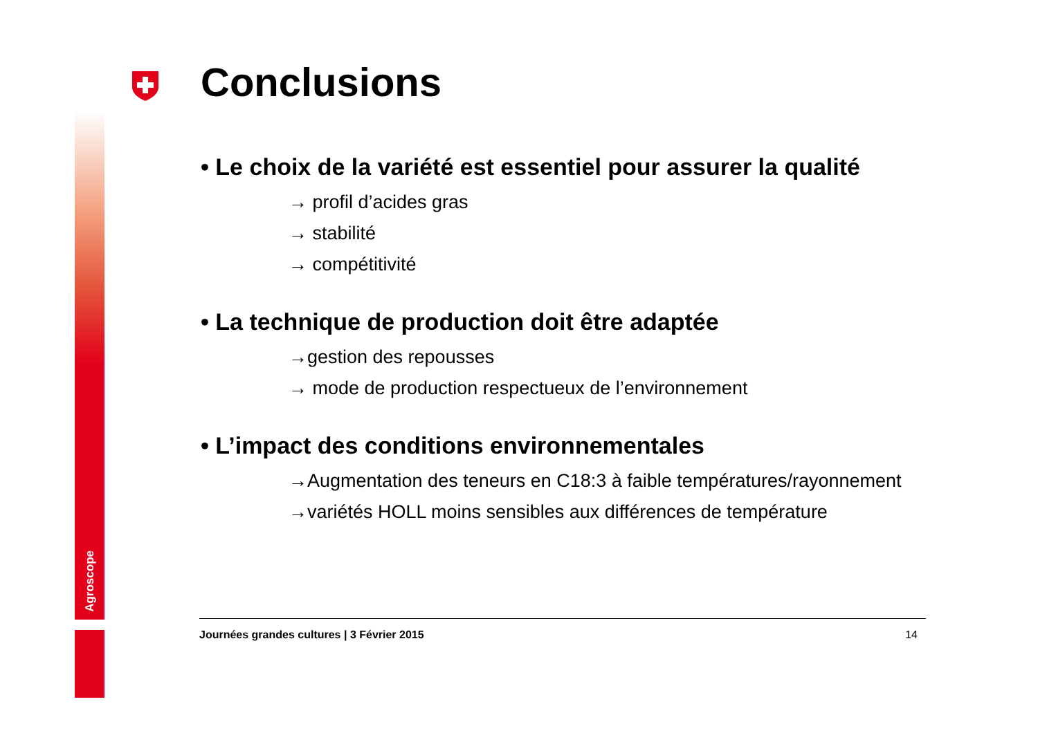Agroscope
Conclusions
• Le choix de la variété est essentiel pour assurer la qualité
→ profil d’acides gras
→ stabilité
→ compétitivité
• La technique de production doit être adaptée
→gestion des repousses
→ mode de production respectueux de l’environnement
• L’impact des conditions environnementales
→Augmentation des teneurs en C18:3 à faible températures/rayonnement
→variétés HOLL moins sensibles aux différences de température
Journées grandes cultures | 3 Février 2015 14